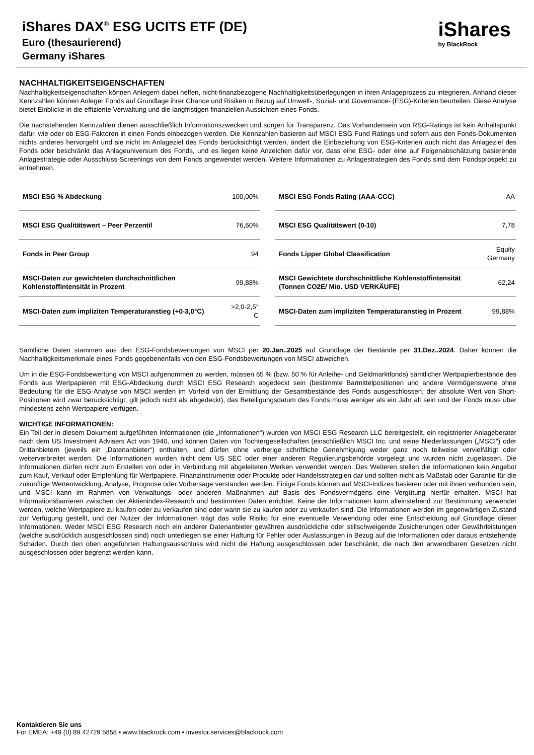iShares DAX<sup>®</sup> ESG UCITS ETF (DE)
Euro (thesaurierend)
Germany iShares
iShares
by BlackRock
NACHHALTIGKEITSEIGENSCHAFTEN
Nachhaltigkeitseigenschaften können Anlegern dabei helfen, nicht-finanzbezogene Nachhaltigkeitsüberlegungen in ihren Anlageprozess zu integrieren. Anhand dieser Kennzahlen können Anleger Fonds auf Grundlage ihrer Chance und Risiken in Bezug auf Umwelt-, Sozial- und Governance- (ESG)-Kriterien beurteilen. Diese Analyse bietet Einblicke in die effiziente Verwaltung und die langfristigen finanziellen Aussichten eines Fonds.
Die nachstehenden Kennzahlen dienen ausschließlich Informationszwecken und sorgen für Transparenz. Das Vorhandensein von RSG-Ratings ist kein Anhaltspunkt dafür, wie oder ob ESG-Faktoren in einen Fonds einbezogen werden. Die Kennzahlen basieren auf MSCI ESG Fund Ratings und sofern aus den Fonds-Dokumenten nichts anderes hervorgeht und sie nicht im Anlageziel des Fonds berücksichtigt werden, ändert die Einbeziehung von ESG-Kriterien auch nicht das Anlageziel des Fonds oder beschränkt das Anlageuniversum des Fonds, und es liegen keine Anzeichen dafür vor, dass eine ESG- oder eine auf Folgenabschätzung basierende Anlagestrategie oder Ausschluss-Screenings von dem Fonds angewendet werden. Weitere Informationen zu Anlagestrategien des Fonds sind dem Fondsprospekt zu entnehmen.
| MSCI ESG % Abdeckung | 100,00% |
| MSCI ESG Qualitätswert – Peer Perzentil | 76,60% |
| Fonds in Peer Group | 94 |
| MSCI-Daten zur gewichteten durchschnittlichen Kohlenstoffintensität in Prozent | 99,88% |
| MSCI-Daten zum impliziten Temperaturanstieg (+0-3,0°C) | >2,0-2,5° C |
| MSCI ESG Fonds Rating (AAA-CCC) | AA |
| MSCI ESG Qualitätswert (0-10) | 7,78 |
| Fonds Lipper Global Classification | Equity Germany |
| MSCI Gewichtete durchschnittliche Kohlenstoffintensität (Tonnen CO2E/ Mio. USD VERKÄUFE) | 62,24 |
| MSCI-Daten zum impliziten Temperaturanstieg in Prozent | 99,88% |
Sämtliche Daten stammen aus den ESG-Fondsbewertungen von MSCI per 20.Jan..2025 auf Grundlage der Bestände per 31.Dez..2024. Daher können die Nachhaltigkeitsmerkmale eines Fonds gegebenenfalls von den ESG-Fondsbewertungen von MSCI abweichen.
Um in die ESG-Fondsbewertung von MSCI aufgenommen zu werden, müssen 65 % (bzw. 50 % für Anleihe- und Geldmarktfonds) sämtlicher Wertpapierbestände des Fonds aus Wertpapieren mit ESG-Abdeckung durch MSCI ESG Research abgedeckt sein (bestimmte Barmittelpositionen und andere Vermögenswerte ohne Bedeutung für die ESG-Analyse von MSCI werden im Vorfeld von der Ermittlung der Gesamtbestände des Fonds ausgeschlossen; der absolute Wert von Short-Positionen wird zwar berücksichtigt, gilt jedoch nicht als abgedeckt), das Beteiligungsdatum des Fonds muss weniger als ein Jahr alt sein und der Fonds muss über mindestens zehn Wertpapiere verfügen.
WICHTIGE INFORMATIONEN:
Ein Teil der in diesem Dokument aufgeführten Informationen (die „Informationen“) wurden von MSCI ESG Research LLC bereitgestellt, ein registrierter Anlageberater nach dem US Investment Advisers Act von 1940, und können Daten von Tochtergesellschaften (einschließlich MSCI Inc. und seine Niederlassungen („MSCI“) oder Drittanbietern (jeweils ein „Datenanbieter“) enthalten, und dürfen ohne vorherige schriftliche Genehmigung weder ganz noch teilweise vervielfältigt oder weiterverbreitet werden. Die Informationen wurden nicht dem US SEC oder einer anderen Regulierungsbehörde vorgelegt und wurden nicht zugelassen. Die Informationen dürfen nicht zum Erstellen von oder in Verbindung mit abgeleiteten Werken verwendet werden. Des Weiteren stellen die Informationen kein Angebot zum Kauf, Verkauf oder Empfehlung für Wertpapiere, Finanzinstrumente oder Produkte oder Handelsstrategien dar und sollten nicht als Maßstab oder Garantie für die zukünftige Wertentwicklung, Analyse, Prognose oder Vorhersage verstanden werden. Einige Fonds können auf MSCI-Indizes basieren oder mit ihnen verbunden sein, und MSCI kann im Rahmen von Verwaltungs- oder anderen Maßnahmen auf Basis des Fondsvermögens eine Vergütung hierfür erhalten. MSCI hat Informationsbarrieren zwischen der Aktienindex-Research und bestimmten Daten errichtet. Keine der Informationen kann alleinstehend zur Bestimmung verwendet werden, welche Wertpapiere zu kaufen oder zu verkaufen sind oder wann sie zu kaufen oder zu verkaufen sind. Die Informationen werden im gegenwärtigen Zustand zur Verfügung gestellt, und der Nutzer der Informationen trägt das volle Risiko für eine eventuelle Verwendung oder eine Entscheidung auf Grundlage dieser Informationen. Weder MSCI ESG Research noch ein anderer Datenanbieter gewähren ausdrückliche oder stillschweigende Zusicherungen oder Gewährleistungen (welche ausdrücklich ausgeschlossen sind) noch unterliegen sie einer Haftung für Fehler oder Auslassungen in Bezug auf die Informationen oder daraus entstehende Schäden. Durch den oben angeführten Haftungsausschluss wird nicht die Haftung ausgeschlossen oder beschränkt, die nach den anwendbaren Gesetzen nicht ausgeschlossen oder begrenzt werden kann.
Kontaktieren Sie uns
For EMEA: +49 (0) 89 42729 5858 • www.blackrock.com • investor.services@blackrock.com